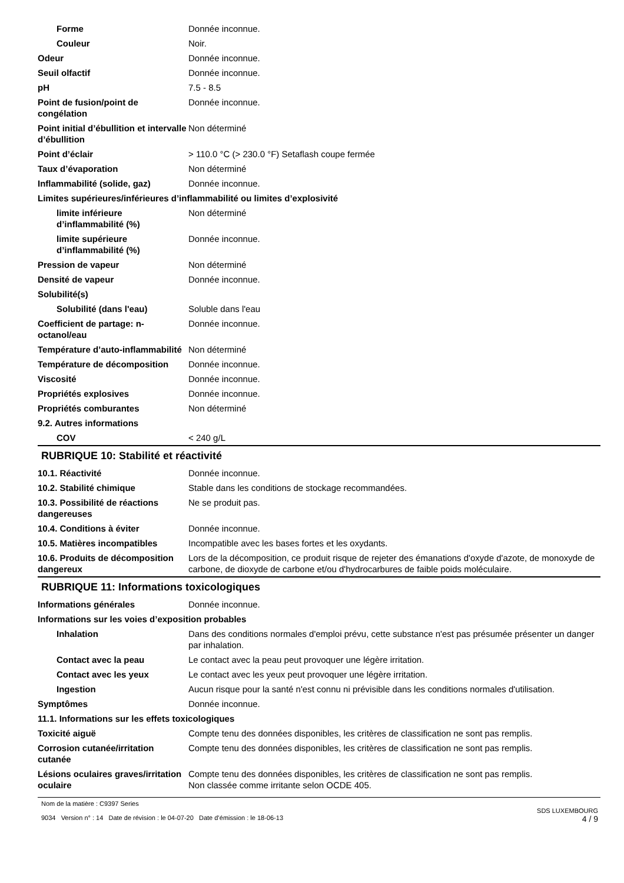| Forme | Donnée inconnue. |
| Couleur | Noir. |
| Odeur | Donnée inconnue. |
| Seuil olfactif | Donnée inconnue. |
| pH | 7.5 - 8.5 |
| Point de fusion/point de congélation | Donnée inconnue. |
| Point initial d’ébullition et intervalle d’ébullition | Non déterminé |
| Point d’éclair | > 110.0 °C (> 230.0 °F) Setaflash coupe fermée |
| Taux d’évaporation | Non déterminé |
| Inflammabilité (solide, gaz) | Donnée inconnue. |
| Limites supérieures/inférieures d’inflammabilité ou limites d’explosivité | |
| limite inférieure d’inflammabilité (%) | Non déterminé |
| limite supérieure d’inflammabilité (%) | Donnée inconnue. |
| Pression de vapeur | Non déterminé |
| Densité de vapeur | Donnée inconnue. |
| Solubilité(s) | |
| Solubilité (dans l'eau) | Soluble dans l'eau |
| Coefficient de partage: n-octanol/eau | Donnée inconnue. |
| Température d’auto-inflammabilité | Non déterminé |
| Température de décomposition | Donnée inconnue. |
| Viscosité | Donnée inconnue. |
| Propriétés explosives | Donnée inconnue. |
| Propriétés comburantes | Non déterminé |
| 9.2. Autres informations | |
| COV | < 240 g/L |
RUBRIQUE 10: Stabilité et réactivité
| 10.1. Réactivité | Donnée inconnue. |
| 10.2. Stabilité chimique | Stable dans les conditions de stockage recommandées. |
| 10.3. Possibilité de réactions dangereuses | Ne se produit pas. |
| 10.4. Conditions à éviter | Donnée inconnue. |
| 10.5. Matières incompatibles | Incompatible avec les bases fortes et les oxydants. |
| 10.6. Produits de décomposition dangereux | Lors de la décomposition, ce produit risque de rejeter des émanations d'oxyde d'azote, de monoxyde de carbone, de dioxyde de carbone et/ou d'hydrocarbures de faible poids moléculaire. |
RUBRIQUE 11: Informations toxicologiques
| Informations générales | Donnée inconnue. |
| Informations sur les voies d’exposition probables | |
| Inhalation | Dans des conditions normales d'emploi prévu, cette substance n'est pas présumée présenter un danger par inhalation. |
| Contact avec la peau | Le contact avec la peau peut provoquer une légère irritation. |
| Contact avec les yeux | Le contact avec les yeux peut provoquer une légère irritation. |
| Ingestion | Aucun risque pour la santé n'est connu ni prévisible dans les conditions normales d'utilisation. |
| Symptômes | Donnée inconnue. |
| 11.1. Informations sur les effets toxicologiques | |
| Toxicité aiguë | Compte tenu des données disponibles, les critères de classification ne sont pas remplis. |
| Corrosion cutanée/irritation cutanée | Compte tenu des données disponibles, les critères de classification ne sont pas remplis. |
| Lésions oculaires graves/irritation oculaire | Compte tenu des données disponibles, les critères de classification ne sont pas remplis. Non classée comme irritante selon OCDE 405. |
Nom de la matière : C9397 Series
9034 Version n° : 14 Date de révision : le 04-07-20 Date d’émission : le 18-06-13
SDS LUXEMBOURG
4 / 9